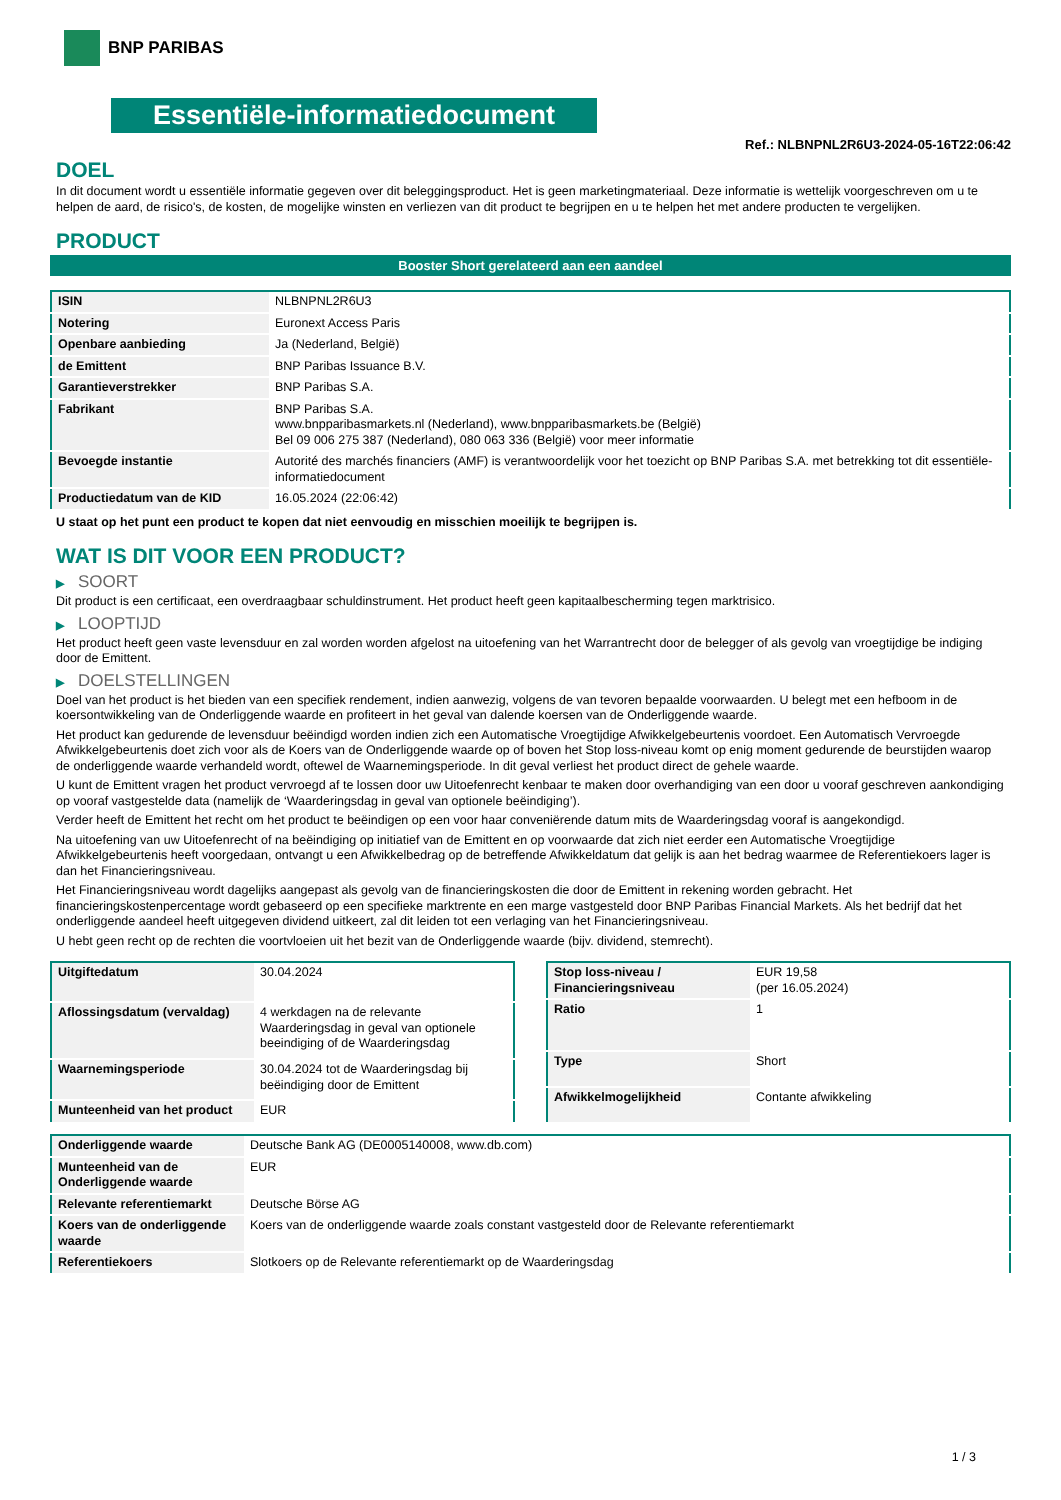BNP PARIBAS
Essentiële-informatiedocument
Ref.: NLBNPNL2R6U3-2024-05-16T22:06:42
DOEL
In dit document wordt u essentiële informatie gegeven over dit beleggingsproduct. Het is geen marketingmateriaal. Deze informatie is wettelijk voorgeschreven om u te helpen de aard, de risico's, de kosten, de mogelijke winsten en verliezen van dit product te begrijpen en u te helpen het met andere producten te vergelijken.
PRODUCT
Booster Short gerelateerd aan een aandeel
| ISIN | NLBNPNL2R6U3 |
| Notering | Euronext Access Paris |
| Openbare aanbieding | Ja (Nederland, België) |
| de Emittent | BNP Paribas Issuance B.V. |
| Garantieverstrekker | BNP Paribas S.A. |
| Fabrikant | BNP Paribas S.A. www.bnpparibasmarkets.nl (Nederland), www.bnpparibasmarkets.be (België) Bel 09 006 275 387 (Nederland), 080 063 336 (België) voor meer informatie |
| Bevoegde instantie | Autorité des marchés financiers (AMF) is verantwoordelijk voor het toezicht op BNP Paribas S.A. met betrekking tot dit essentiële-informatiedocument |
| Productiedatum van de KID | 16.05.2024 (22:06:42) |
U staat op het punt een product te kopen dat niet eenvoudig en misschien moeilijk te begrijpen is.
WAT IS DIT VOOR EEN PRODUCT?
▶ SOORT
Dit product is een certificaat, een overdraagbaar schuldinstrument. Het product heeft geen kapitaalbescherming tegen marktrisico.
▶ LOOPTIJD
Het product heeft geen vaste levensduur en zal worden worden afgelost na uitoefening van het Warrantrecht door de belegger of als gevolg van vroegtijdige be indiging door de Emittent.
▶ DOELSTELLINGEN
Doel van het product is het bieden van een specifiek rendement, indien aanwezig, volgens de van tevoren bepaalde voorwaarden. U belegt met een hefboom in de koersontwikkeling van de Onderliggende waarde en profiteert in het geval van dalende koersen van de Onderliggende waarde.
Het product kan gedurende de levensduur beëindigd worden indien zich een Automatische Vroegtijdige Afwikkelgebeurtenis voordoet. Een Automatisch Vervroegde Afwikkelgebeurtenis doet zich voor als de Koers van de Onderliggende waarde op of boven het Stop loss-niveau komt op enig moment gedurende de beurstijden waarop de onderliggende waarde verhandeld wordt, oftewel de Waarnemingsperiode. In dit geval verliest het product direct de gehele waarde.
U kunt de Emittent vragen het product vervroegd af te lossen door uw Uitoefenrecht kenbaar te maken door overhandiging van een door u vooraf geschreven aankondiging op vooraf vastgestelde data (namelijk de ‘Waarderingsdag in geval van optionele beëindiging’).
Verder heeft de Emittent het recht om het product te beëindigen op een voor haar conveniërende datum mits de Waarderingsdag vooraf is aangekondigd.
Na uitoefening van uw Uitoefenrecht of na beëindiging op initiatief van de Emittent en op voorwaarde dat zich niet eerder een Automatische Vroegtijdige Afwikkelgebeurtenis heeft voorgedaan, ontvangt u een Afwikkelbedrag op de betreffende Afwikkeldatum dat gelijk is aan het bedrag waarmee de Referentiekoers lager is dan het Financieringsniveau.
Het Financieringsniveau wordt dagelijks aangepast als gevolg van de financieringskosten die door de Emittent in rekening worden gebracht. Het financieringskostenpercentage wordt gebaseerd op een specifieke marktrente en een marge vastgesteld door BNP Paribas Financial Markets. Als het bedrijf dat het onderliggende aandeel heeft uitgegeven dividend uitkeert, zal dit leiden tot een verlaging van het Financieringsniveau.
U hebt geen recht op de rechten die voortvloeien uit het bezit van de Onderliggende waarde (bijv. dividend, stemrecht).
| Uitgiftedatum | 30.04.2024 |
| Aflossingsdatum (vervaldag) | 4 werkdagen na de relevante Waarderingsdag in geval van optionele beeindiging of de Waarderingsdag |
| Waarnemingsperiode | 30.04.2024 tot de Waarderingsdag bij beëindiging door de Emittent |
| Munteenheid van het product | EUR |
| Stop loss-niveau / Financieringsniveau | EUR 19,58 (per 16.05.2024) |
| Ratio | 1 |
| Type | Short |
| Afwikkelmogelijkheid | Contante afwikkeling |
| Onderliggende waarde | Deutsche Bank AG (DE0005140008, www.db.com) |
| Munteenheid van de Onderliggende waarde | EUR |
| Relevante referentiemarkt | Deutsche Börse AG |
| Koers van de onderliggende waarde | Koers van de onderliggende waarde zoals constant vastgesteld door de Relevante referentiemarkt |
| Referentiekoers | Slotkoers op de Relevante referentiemarkt op de Waarderingsdag |
1 / 3